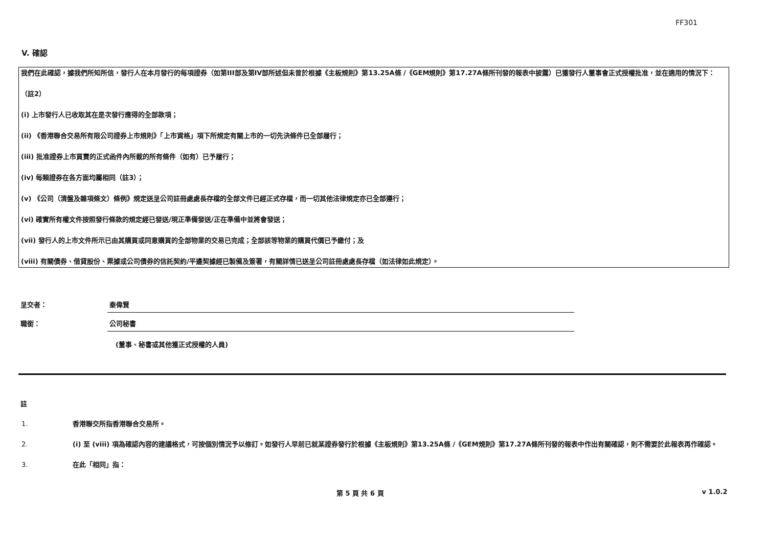FF301
V. 確認
我們在此確認，據我們所知所信，發行人在本月發行的每項證券（如第III部及第IV部所述但未曾於根據《主板規則》第13.25A條 /《GEM規則》第17.27A條所刊發的報表中披露）已獲發行人董事會正式授權批准，並在適用的情況下：
（註2）
(i) 上市發行人已收取其在是次發行應得的全部款項；
(ii) 《香港聯合交易所有限公司證券上市規則》「上市資格」項下所規定有關上市的一切先決條件已全部履行；
(iii) 批准證券上市買賣的正式函件內所載的所有條件（如有）已予履行；
(iv) 每類證券在各方面均屬相同（註3）；
(v) 《公司（清盤及雜項條文）條例》規定送呈公司註冊處處長存檔的全部文件已經正式存檔，而一切其他法律規定亦已全部遵行；
(vi) 確實所有權文件按照發行條款的規定經已發送/現正準備發送/正在準備中並將會發送；
(vii) 發行人的上市文件所示已由其購買或同意購買的全部物業的交易已完成；全部該等物業的購買代價已予繳付；及
(viii) 有關債券、借貸股份、票據或公司債券的信託契約/平邊契據經已製備及簽署，有關詳情已送呈公司註冊處處長存檔（如法律如此規定）。
呈交者： 秦偉賢
職銜： 公司秘書
(董事、秘書或其他獲正式授權的人員)
註
1. 香港聯交所指香港聯合交易所。
2. (i) 至 (viii) 項為確認內容的建議格式，可按個別情況予以修訂。如發行人早前已就某證券發行於根據《主板規則》第13.25A條 /《GEM規則》第17.27A條所刊發的報表中作出有關確認，則不需要於此報表再作確認。
3. 在此「相同」指：
第 5 頁 共 6 頁 v 1.0.2